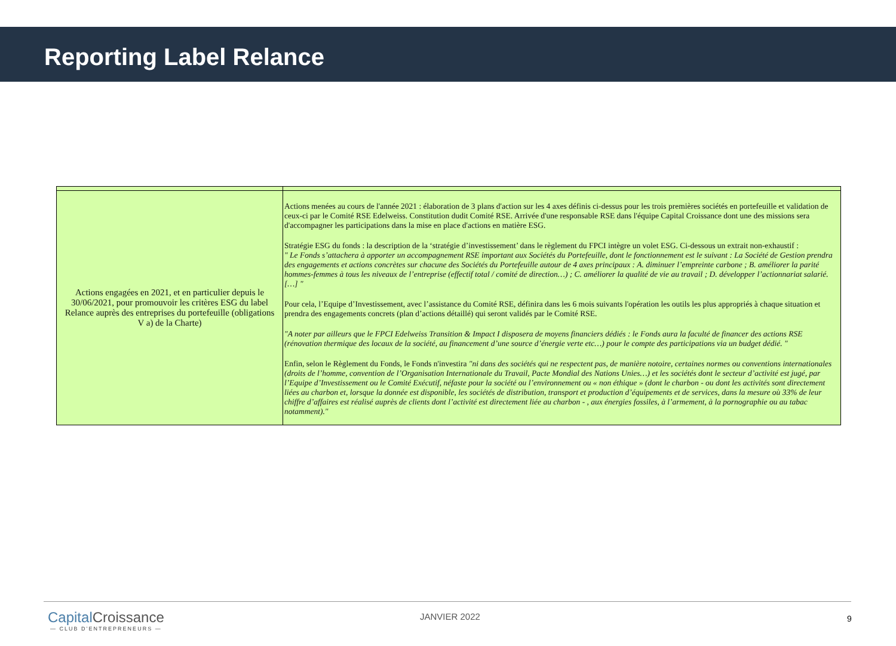Reporting Label Relance
| Actions engagées en 2021, et en particulier depuis le 30/06/2021, pour promouvoir les critères ESG du label Relance auprès des entreprises du portefeuille (obligations V a) de la Charte) | Actions menées au cours de l'année 2021 : élaboration de 3 plans d'action sur les 4 axes définis ci-dessus pour les trois premières sociétés en portefeuille et validation de ceux-ci par le Comité RSE Edelweiss. Constitution dudit Comité RSE. Arrivée d'une responsable RSE dans l'équipe Capital Croissance dont une des missions sera d'accompagner les participations dans la mise en place d'actions en matière ESG. Stratégie ESG du fonds : la description de la ‘stratégie d’investissement’ dans le règlement du FPCI intègre un volet ESG. Ci-dessous un extrait non-exhaustif : " Le Fonds s’attachera à apporter un accompagnement RSE important aux Sociétés du Portefeuille, dont le fonctionnement est le suivant : La Société de Gestion prendra des engagements et actions concrètes sur chacune des Sociétés du Portefeuille autour de 4 axes principaux : A. diminuer l’empreinte carbone ; B. améliorer la parité hommes-femmes à tous les niveaux de l’entreprise (effectif total / comité de direction…) ; C. améliorer la qualité de vie au travail ; D. développer l’actionnariat salarié. […] " Pour cela, l’Equipe d’Investissement, avec l’assistance du Comité RSE, définira dans les 6 mois suivants l'opération les outils les plus appropriés à chaque situation et prendra des engagements concrets (plan d’actions détaillé) qui seront validés par le Comité RSE. "A noter par ailleurs que le FPCI Edelweiss Transition & Impact I disposera de moyens financiers dédiés : le Fonds aura la faculté de financer des actions RSE (rénovation thermique des locaux de la société, au financement d’une source d’énergie verte etc…) pour le compte des participations via un budget dédié. " Enfin, selon le Règlement du Fonds, le Fonds n'investira "ni dans des sociétés qui ne respectent pas, de manière notoire, certaines normes ou conventions internationales (droits de l’homme, convention de l’Organisation Internationale du Travail, Pacte Mondial des Nations Unies…) et les sociétés dont le secteur d’activité est jugé, par l’Equipe d’Investissement ou le Comité Exécutif, néfaste pour la société ou l’environnement ou « non éthique » (dont le charbon - ou dont les activités sont directement liées au charbon et, lorsque la donnée est disponible, les sociétés de distribution, transport et production d’équipements et de services, dans la mesure où 33% de leur chiffre d’affaires est réalisé auprès de clients dont l’activité est directement liée au charbon - , aux énergies fossiles, à l’armement, à la pornographie ou au tabac notamment)." |
Capital Croissance
— CLUB D’ENTREPRENEURS —
JANVIER 2022 9